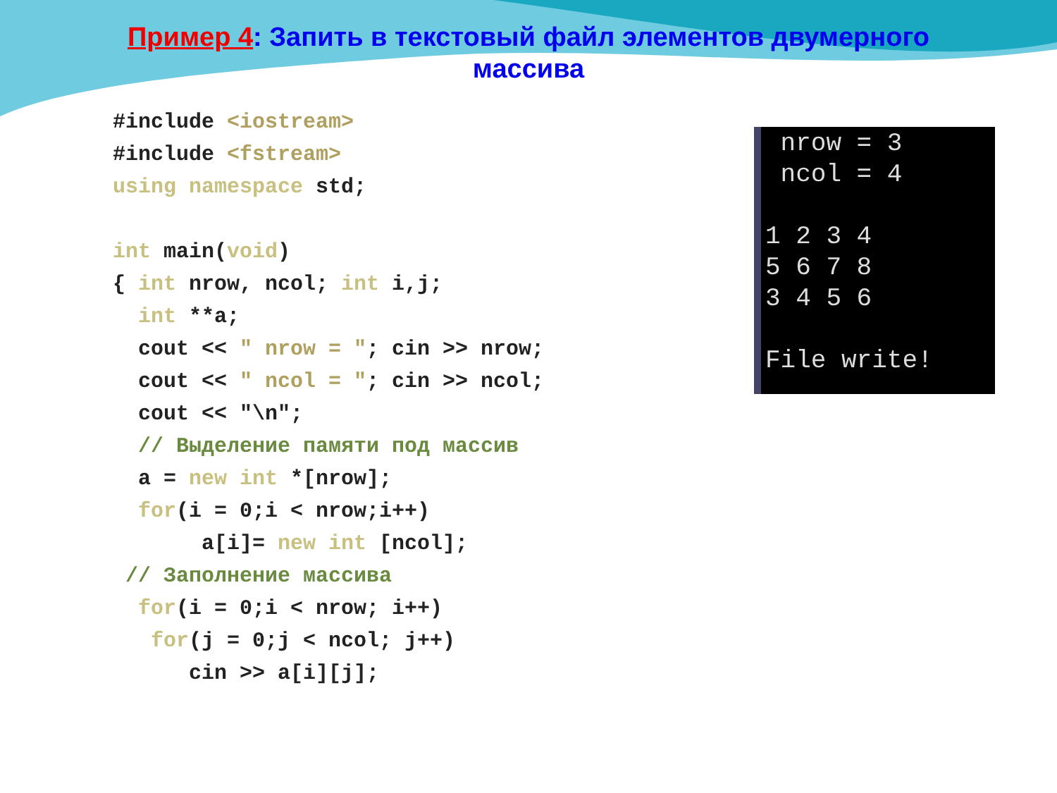Пример 4: Запить в текстовый файл элементов двумерного массива
#include <iostream>
#include <fstream>
using namespace std;

int main(void)
{ int nrow, ncol; int i,j;
  int **a;
  cout << " nrow = "; cin >> nrow;
  cout << " ncol = "; cin >> ncol;
  cout << "\n";
  // Выделение памяти под массив
  a = new int *[nrow];
  for(i = 0;i < nrow;i++)
       a[i]= new int [ncol];
 // Заполнение массива
  for(i = 0;i < nrow; i++)
   for(j = 0;j < ncol; j++)
      cin >> a[i][j];
nrow = 3 ncol = 4 1 2 3 4 5 6 7 8 3 4 5 6 File write!